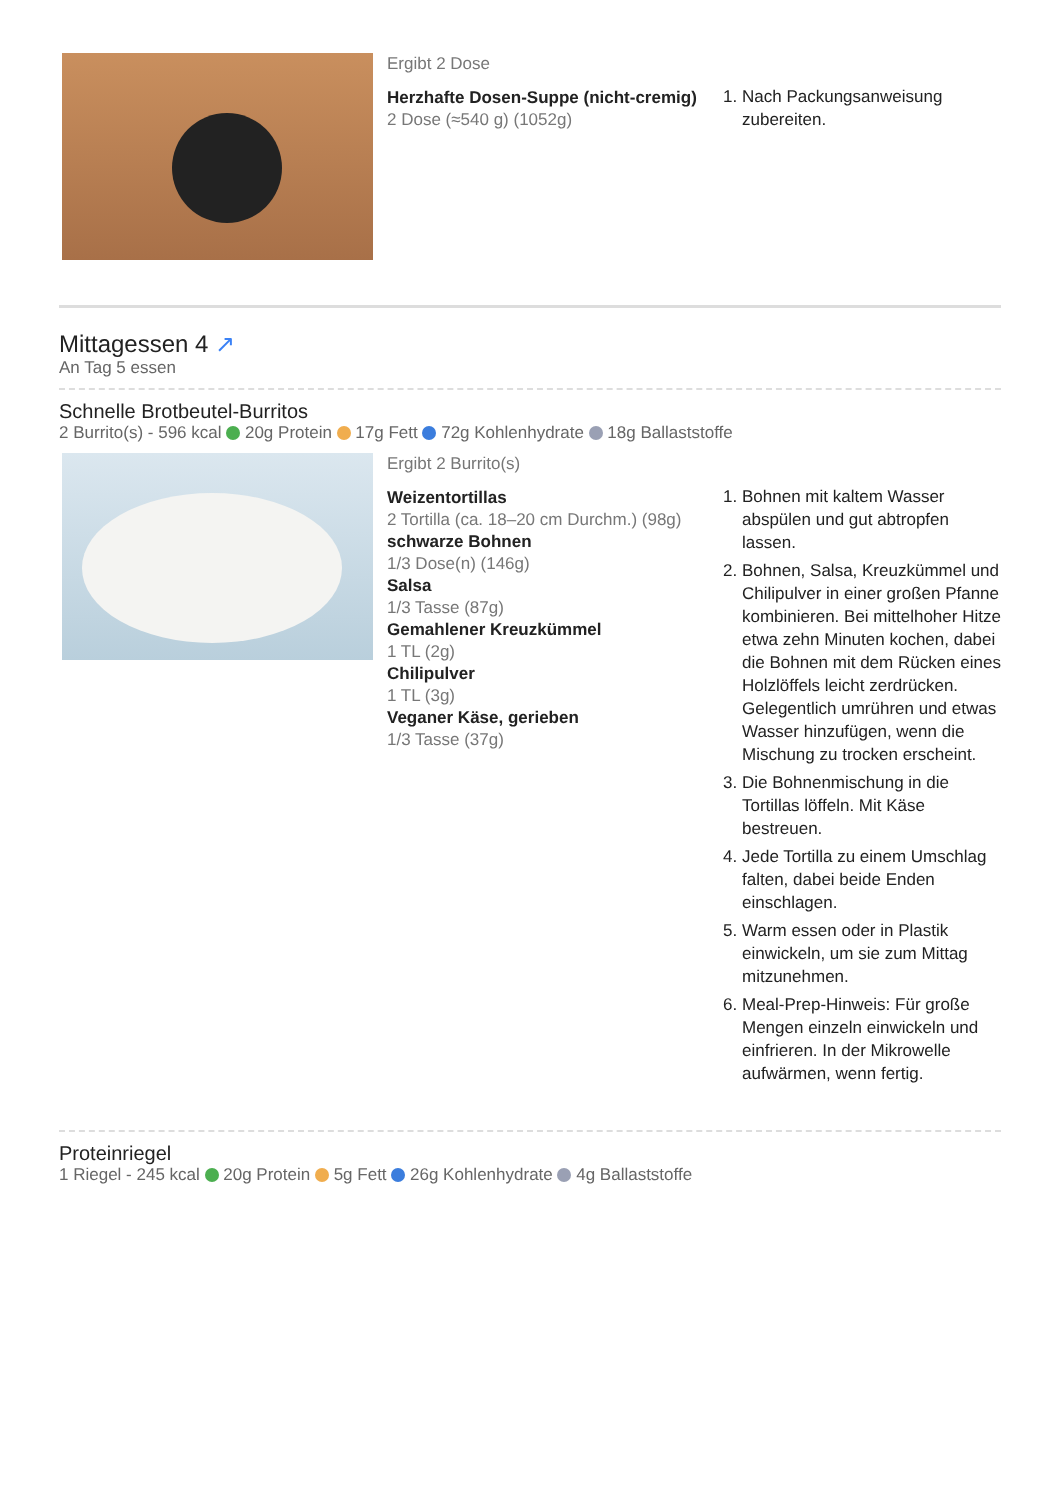Ergibt 2 Dose
Herzhafte Dosen-Suppe (nicht-cremig)
2 Dose (≈540 g) (1052g)
1. Nach Packungsanweisung zubereiten.
Mittagessen 4 ↗
An Tag 5 essen
Schnelle Brotbeutel-Burritos
2 Burrito(s) - 596 kcal 20g Protein 17g Fett 72g Kohlenhydrate 18g Ballaststoffe
Ergibt 2 Burrito(s)
Weizentortillas
2 Tortilla (ca. 18–20 cm Durchm.) (98g)
schwarze Bohnen
1/3 Dose(n) (146g)
Salsa
1/3 Tasse (87g)
Gemahlener Kreuzkümmel
1 TL (2g)
Chilipulver
1 TL (3g)
Veganer Käse, gerieben
1/3 Tasse (37g)
1. Bohnen mit kaltem Wasser abspülen und gut abtropfen lassen.
2. Bohnen, Salsa, Kreuzkümmel und Chilipulver in einer großen Pfanne kombinieren. Bei mittelhoher Hitze etwa zehn Minuten kochen, dabei die Bohnen mit dem Rücken eines Holzlöffels leicht zerdrücken. Gelegentlich umrühren und etwas Wasser hinzufügen, wenn die Mischung zu trocken erscheint.
3. Die Bohnenmischung in die Tortillas löffeln. Mit Käse bestreuen.
4. Jede Tortilla zu einem Umschlag falten, dabei beide Enden einschlagen.
5. Warm essen oder in Plastik einwickeln, um sie zum Mittag mitzunehmen.
6. Meal-Prep-Hinweis: Für große Mengen einzeln einwickeln und einfrieren. In der Mikrowelle aufwärmen, wenn fertig.
Proteinriegel
1 Riegel - 245 kcal 20g Protein 5g Fett 26g Kohlenhydrate 4g Ballaststoffe